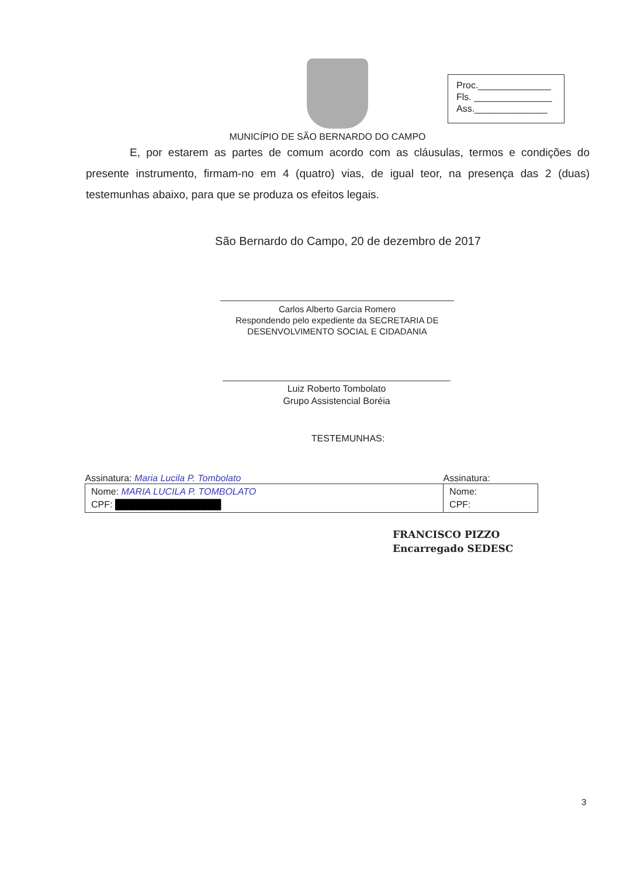Proc.______________
Fls. _______________
Ass.______________
MUNICÍPIO DE SÃO BERNARDO DO CAMPO
E, por estarem as partes de comum acordo com as cláusulas, termos e condições do presente instrumento, firmam-no em 4 (quatro) vias, de igual teor, na presença das 2 (duas) testemunhas abaixo, para que se produza os efeitos legais.
São Bernardo do Campo, 20 de dezembro de 2017
Carlos Alberto Garcia Romero
Respondendo pelo expediente da SECRETARIA DE DESENVOLVIMENTO SOCIAL E CIDADANIA
Luiz Roberto Tombolato
Grupo Assistencial Boréia
TESTEMUNHAS:
| Assinatura: Maria Lucila P. Tombolato | Assinatura: |
| --- | --- |
| Nome: MARIA LUCILA P. TOMBOLATO CPF: ████████████████ | Nome: CPF: |
FRANCISCO PIZZO
Encarregado SEDESC
3